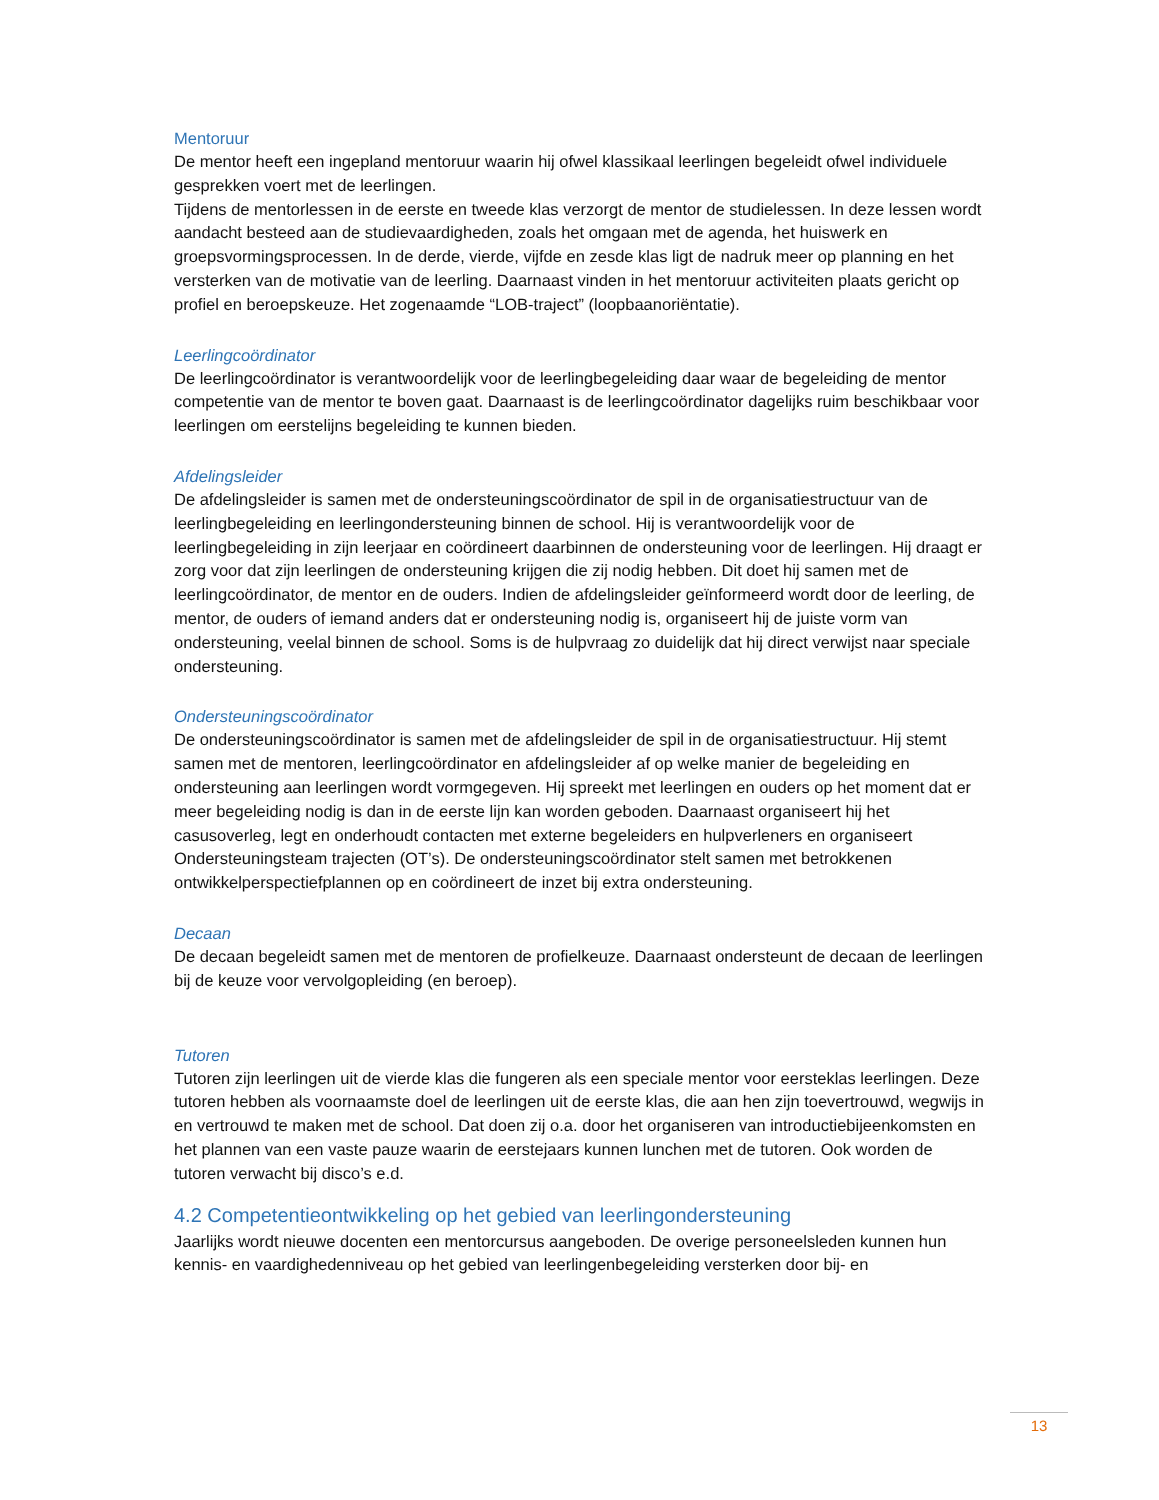Mentoruur
De mentor heeft een ingepland mentoruur waarin hij ofwel klassikaal leerlingen begeleidt ofwel individuele gesprekken voert met de leerlingen.
Tijdens de mentorlessen in de eerste en tweede klas verzorgt de mentor de studielessen. In deze lessen wordt aandacht besteed aan de studievaardigheden, zoals het omgaan met de agenda, het huiswerk en groepsvormingsprocessen. In de derde, vierde, vijfde en zesde klas ligt de nadruk meer op planning en het versterken van de motivatie van de leerling. Daarnaast vinden in het mentoruur activiteiten plaats gericht op profiel en beroepskeuze. Het zogenaamde “LOB-traject” (loopbaanoriëntatie).
Leerlingcoördinator
De leerlingcoördinator is verantwoordelijk voor de leerlingbegeleiding daar waar de begeleiding de mentor competentie van de mentor te boven gaat. Daarnaast is de leerlingcoördinator dagelijks ruim beschikbaar voor leerlingen om eerstelijns begeleiding te kunnen bieden.
Afdelingsleider
De afdelingsleider is samen met de ondersteuningscoördinator de spil in de organisatiestructuur van de leerlingbegeleiding en leerlingondersteuning binnen de school. Hij is verantwoordelijk voor de leerlingbegeleiding in zijn leerjaar en coördineert daarbinnen de ondersteuning voor de leerlingen. Hij draagt er zorg voor dat zijn leerlingen de ondersteuning krijgen die zij nodig hebben. Dit doet hij samen met de leerlingcoördinator, de mentor en de ouders. Indien de afdelingsleider geïnformeerd wordt door de leerling, de mentor, de ouders of iemand anders dat er ondersteuning nodig is, organiseert hij de juiste vorm van ondersteuning, veelal binnen de school. Soms is de hulpvraag zo duidelijk dat hij direct verwijst naar speciale ondersteuning.
Ondersteuningscoördinator
De ondersteuningscoördinator is samen met de afdelingsleider de spil in de organisatiestructuur. Hij stemt samen met de mentoren, leerlingcoördinator en afdelingsleider af op welke manier de begeleiding en ondersteuning aan leerlingen wordt vormgegeven. Hij spreekt met leerlingen en ouders op het moment dat er meer begeleiding nodig is dan in de eerste lijn kan worden geboden. Daarnaast organiseert hij het casusoverleg, legt en onderhoudt contacten met externe begeleiders en hulpverleners en organiseert Ondersteuningsteam trajecten (OT’s). De ondersteuningscoördinator stelt samen met betrokkenen ontwikkelperspectiefplannen op en coördineert de inzet bij extra ondersteuning.
Decaan
De decaan begeleidt samen met de mentoren de profielkeuze. Daarnaast ondersteunt de decaan de leerlingen bij de keuze voor vervolgopleiding (en beroep).
Tutoren
Tutoren zijn leerlingen uit de vierde klas die fungeren als een speciale mentor voor eersteklas leerlingen. Deze tutoren hebben als voornaamste doel de leerlingen uit de eerste klas, die aan hen zijn toevertrouwd, wegwijs in en vertrouwd te maken met de school. Dat doen zij o.a. door het organiseren van introductiebijeenkomsten en het plannen van een vaste pauze waarin de eerstejaars kunnen lunchen met de tutoren. Ook worden de tutoren verwacht bij disco’s e.d.
4.2 Competentieontwikkeling op het gebied van leerlingondersteuning
Jaarlijks wordt nieuwe docenten een mentorcursus aangeboden. De overige personeelsleden kunnen hun kennis- en vaardighedenniveau op het gebied van leerlingenbegeleiding versterken door bij- en
13